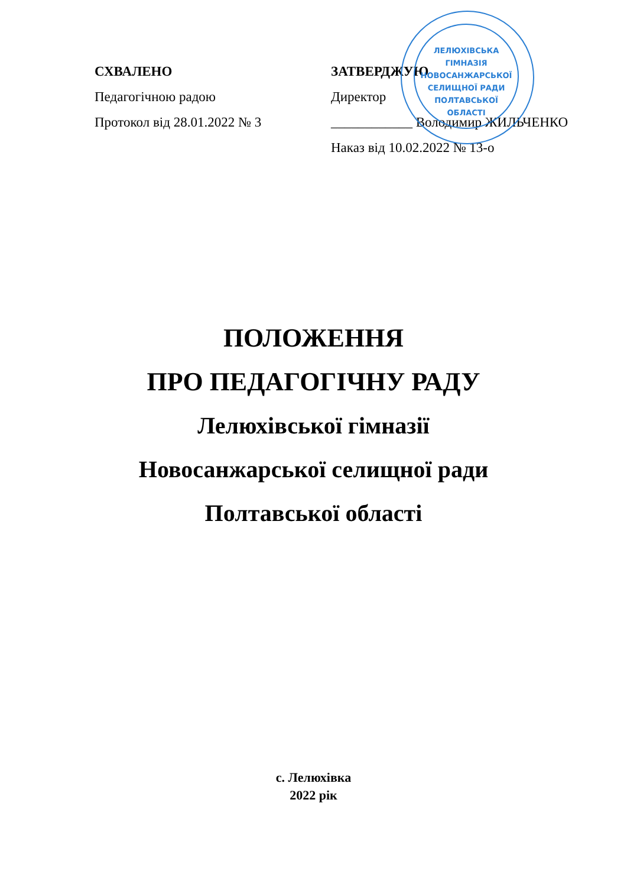ЛЕЛЮХІВСЬКА
ГІМНАЗІЯ
НОВОСАНЖАРСЬКОЇ
СЕЛИЩНОЇ РАДИ
ПОЛТАВСЬКОЇ
ОБЛАСТІ
СХВАЛЕНО
Педагогічною радою
Протокол від 28.01.2022 № 3
ЗАТВЕРДЖУЮ
Директор
____________ Володимир ЖИЛЬЧЕНКО
Наказ від 10.02.2022 № 13-о
ПОЛОЖЕННЯ
ПРО ПЕДАГОГІЧНУ РАДУ
Лелюхівської гімназії
Новосанжарської селищної ради
Полтавської області
с. Лелюхівка
2022 рік